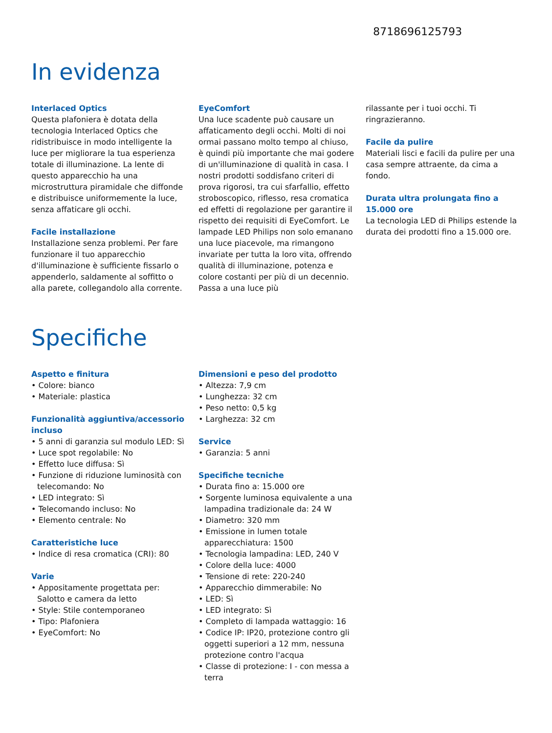8718696125793
In evidenza
Interlaced Optics
Questa plafoniera è dotata della tecnologia Interlaced Optics che ridistribuisce in modo intelligente la luce per migliorare la tua esperienza totale di illuminazione. La lente di questo apparecchio ha una microstruttura piramidale che diffonde e distribuisce uniformemente la luce, senza affaticare gli occhi.
Facile installazione
Installazione senza problemi. Per fare funzionare il tuo apparecchio d'illuminazione è sufficiente fissarlo o appenderlo, saldamente al soffitto o alla parete, collegandolo alla corrente.
EyeComfort
Una luce scadente può causare un affaticamento degli occhi. Molti di noi ormai passano molto tempo al chiuso, è quindi più importante che mai godere di un'illuminazione di qualità in casa. I nostri prodotti soddisfano criteri di prova rigorosi, tra cui sfarfallio, effetto stroboscopico, riflesso, resa cromatica ed effetti di regolazione per garantire il rispetto dei requisiti di EyeComfort. Le lampade LED Philips non solo emanano una luce piacevole, ma rimangono invariate per tutta la loro vita, offrendo qualità di illuminazione, potenza e colore costanti per più di un decennio. Passa a una luce più
rilassante per i tuoi occhi. Ti ringrazieranno.
Facile da pulire
Materiali lisci e facili da pulire per una casa sempre attraente, da cima a fondo.
Durata ultra prolungata fino a 15.000 ore
La tecnologia LED di Philips estende la durata dei prodotti fino a 15.000 ore.
Specifiche
Aspetto e finitura
• Colore: bianco
• Materiale: plastica
Funzionalità aggiuntiva/accessorio incluso
• 5 anni di garanzia sul modulo LED: Sì
• Luce spot regolabile: No
• Effetto luce diffusa: Sì
• Funzione di riduzione luminosità con telecomando: No
• LED integrato: Sì
• Telecomando incluso: No
• Elemento centrale: No
Caratteristiche luce
• Indice di resa cromatica (CRI): 80
Varie
• Appositamente progettata per: Salotto e camera da letto
• Style: Stile contemporaneo
• Tipo: Plafoniera
• EyeComfort: No
Dimensioni e peso del prodotto
• Altezza: 7,9 cm
• Lunghezza: 32 cm
• Peso netto: 0,5 kg
• Larghezza: 32 cm
Service
• Garanzia: 5 anni
Specifiche tecniche
• Durata fino a: 15.000 ore
• Sorgente luminosa equivalente a una lampadina tradizionale da: 24 W
• Diametro: 320 mm
• Emissione in lumen totale apparecchiatura: 1500
• Tecnologia lampadina: LED, 240 V
• Colore della luce: 4000
• Tensione di rete: 220-240
• Apparecchio dimmerabile: No
• LED: Sì
• LED integrato: Sì
• Completo di lampada wattaggio: 16
• Codice IP: IP20, protezione contro gli oggetti superiori a 12 mm, nessuna protezione contro l'acqua
• Classe di protezione: I - con messa a terra